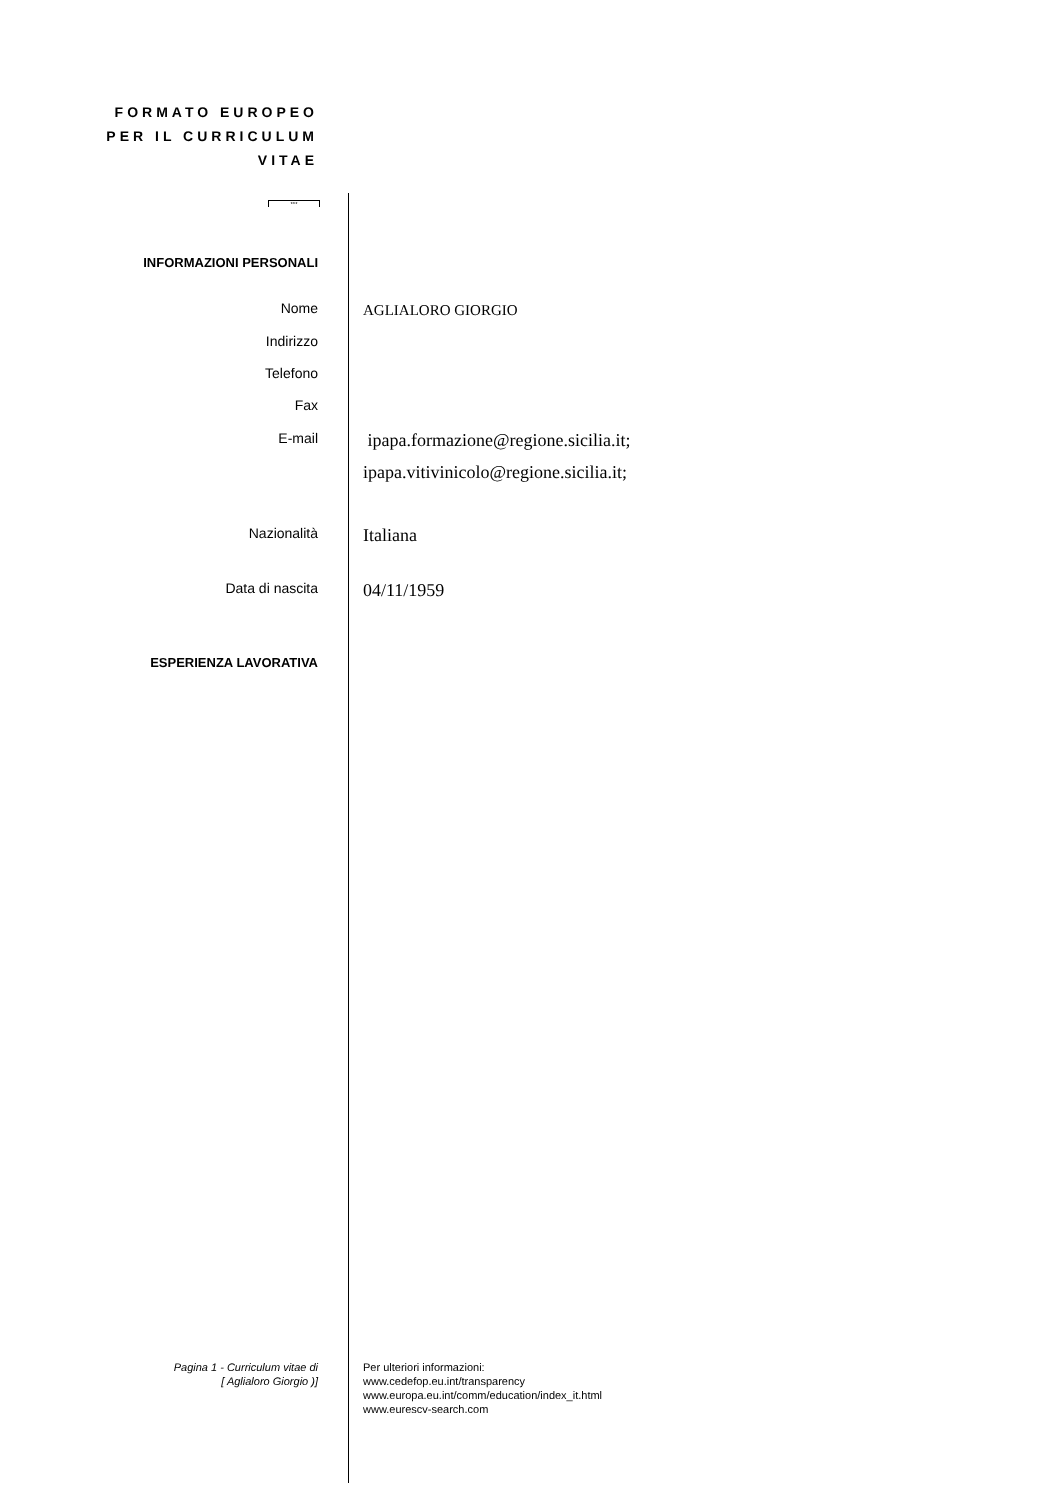FORMATO EUROPEO
PER IL CURRICULUM
VITAE
***
INFORMAZIONI PERSONALI
Nome
AGLIALORO GIORGIO
Indirizzo
Telefono
Fax
E-mail
ipapa.formazione@regione.sicilia.it;
ipapa.vitivinicolo@regione.sicilia.it;
Nazionalità
Italiana
Data di nascita
04/11/1959
ESPERIENZA LAVORATIVA
Pagina 1 - Curriculum vitae di
[ Aglialoro Giorgio )]
Per ulteriori informazioni:
www.cedefop.eu.int/transparency
www.europa.eu.int/comm/education/index_it.html
www.eurescv-search.com